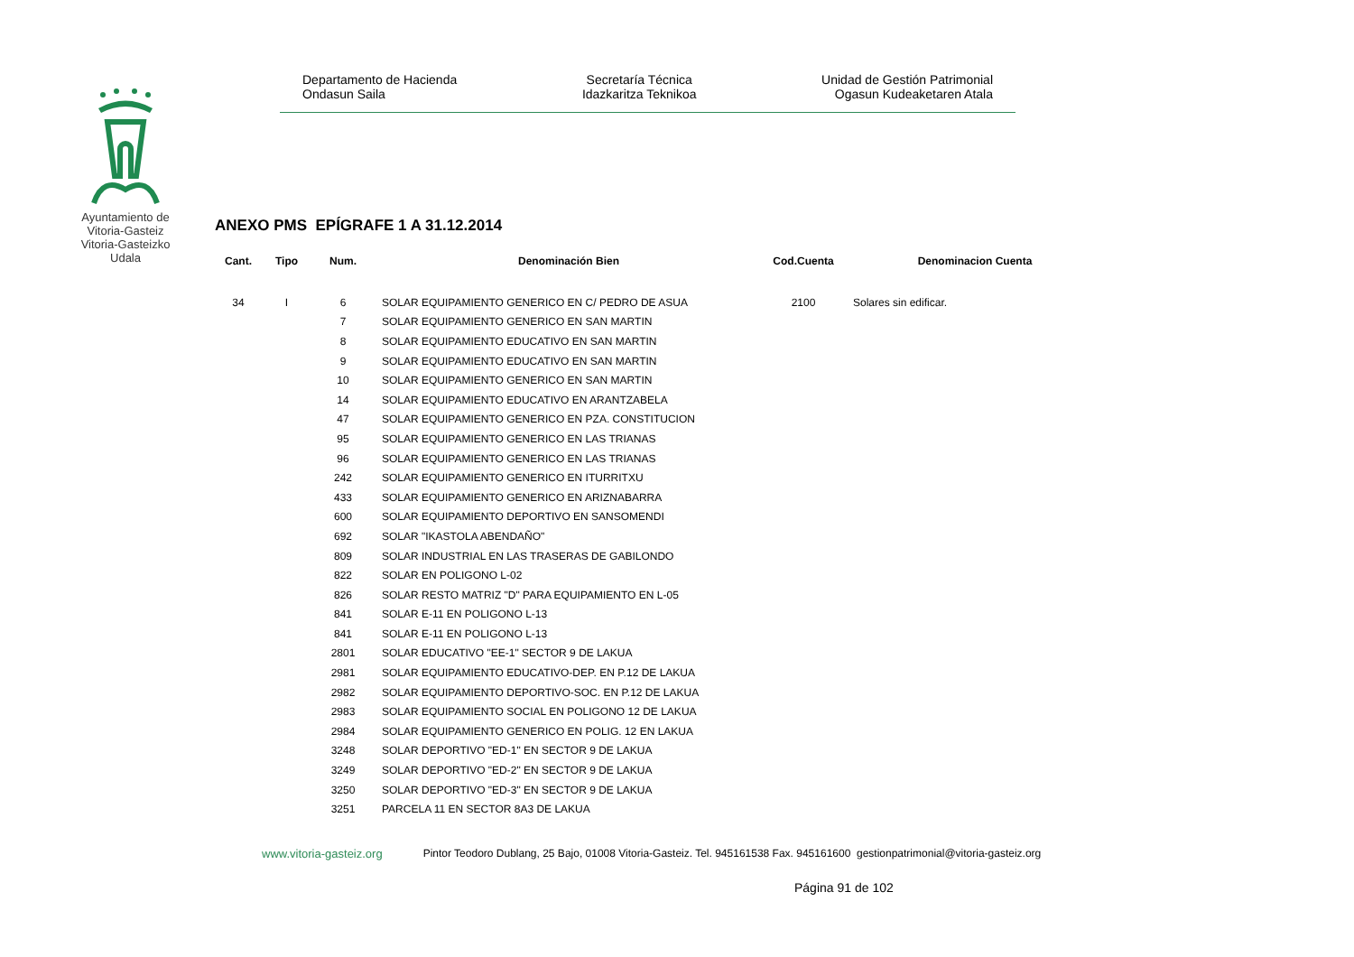Ayuntamiento de Vitoria-Gasteiz Vitoria-Gasteizko Udala
Departamento de Hacienda
Ondasun Saila
Secretaría Técnica
Idazkaritza Teknikoa
Unidad de Gestión Patrimonial
Ogasun Kudeaketaren Atala
ANEXO PMS EPÍGRAFE 1 A 31.12.2014
| Cant. | Tipo | Num. | Denominación Bien | Cod.Cuenta | Denominacion Cuenta |
| --- | --- | --- | --- | --- | --- |
| 34 | I | 6 | SOLAR EQUIPAMIENTO GENERICO EN C/ PEDRO DE ASUA | 2100 | Solares sin edificar. |
| | | 7 | SOLAR EQUIPAMIENTO GENERICO EN SAN MARTIN | | |
| | | 8 | SOLAR EQUIPAMIENTO EDUCATIVO EN SAN MARTIN | | |
| | | 9 | SOLAR EQUIPAMIENTO EDUCATIVO EN SAN MARTIN | | |
| | | 10 | SOLAR EQUIPAMIENTO GENERICO EN SAN MARTIN | | |
| | | 14 | SOLAR EQUIPAMIENTO EDUCATIVO EN ARANTZABELA | | |
| | | 47 | SOLAR EQUIPAMIENTO GENERICO EN PZA. CONSTITUCION | | |
| | | 95 | SOLAR EQUIPAMIENTO GENERICO EN LAS TRIANAS | | |
| | | 96 | SOLAR EQUIPAMIENTO GENERICO EN LAS TRIANAS | | |
| | | 242 | SOLAR EQUIPAMIENTO GENERICO EN ITURRITXU | | |
| | | 433 | SOLAR EQUIPAMIENTO GENERICO EN ARIZNABARRA | | |
| | | 600 | SOLAR EQUIPAMIENTO DEPORTIVO EN SANSOMENDI | | |
| | | 692 | SOLAR "IKASTOLA ABENDAÑO" | | |
| | | 809 | SOLAR INDUSTRIAL EN LAS TRASERAS DE GABILONDO | | |
| | | 822 | SOLAR EN POLIGONO L-02 | | |
| | | 826 | SOLAR RESTO MATRIZ "D" PARA EQUIPAMIENTO EN L-05 | | |
| | | 841 | SOLAR E-11 EN POLIGONO L-13 | | |
| | | 841 | SOLAR E-11 EN POLIGONO L-13 | | |
| | | 2801 | SOLAR EDUCATIVO "EE-1" SECTOR 9 DE LAKUA | | |
| | | 2981 | SOLAR EQUIPAMIENTO EDUCATIVO-DEP. EN P.12 DE LAKUA | | |
| | | 2982 | SOLAR EQUIPAMIENTO DEPORTIVO-SOC. EN P.12 DE LAKUA | | |
| | | 2983 | SOLAR EQUIPAMIENTO SOCIAL EN POLIGONO 12 DE LAKUA | | |
| | | 2984 | SOLAR EQUIPAMIENTO GENERICO EN POLIG. 12 EN LAKUA | | |
| | | 3248 | SOLAR DEPORTIVO "ED-1" EN SECTOR 9 DE LAKUA | | |
| | | 3249 | SOLAR DEPORTIVO "ED-2" EN SECTOR 9 DE LAKUA | | |
| | | 3250 | SOLAR DEPORTIVO "ED-3" EN SECTOR 9 DE LAKUA | | |
| | | 3251 | PARCELA 11 EN SECTOR 8A3 DE LAKUA | | |
www.vitoria-gasteiz.org Pintor Teodoro Dublang, 25 Bajo, 01008 Vitoria-Gasteiz. Tel. 945161538 Fax. 945161600 gestionpatrimonial@vitoria-gasteiz.org
Página 91 de 102